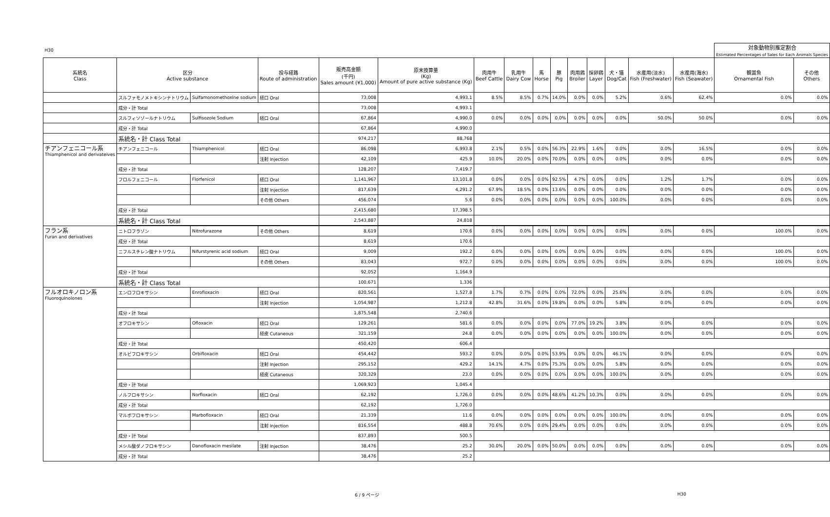| H30 | | | | | | | | | | | | | | | 対象動物別推定割合 Estimated Percentages of Sales for Each Animals Species | |
| 系統名 Class | 区分 Active substance | | 投与経路 Route of administration | 販売高金額 (千円) Sales amount (¥1,000) | 原末換算量 (Kg) Amount of pure active substance (Kg) | 肉用牛 Beef Cattle | 乳用牛 Dairy Cow | 馬 Horse | 豚 Pig | 肉用鶏 Broiler | 採卵鶏 Layer | 犬・猫 Dog/Cat | 水産用(淡水) Fish (Freshwater) | 水産用(海水) Fish (Seawater) | 観賞魚 Ornamental Fish | その他 Others |
| | スルファモノメトキシンナトリウム | Sulfamonomethoxine sodium | 経口 Oral | 73,008 | 4,993.1 | 8.5% | 8.5% | 0.7% | 14.0% | 0.0% | 0.0% | 5.2% | 0.6% | 62.4% | 0.0% | 0.0% |
| | 成分・計 Total | | | 73,008 | 4,993.1 | | | | | | | | | | | |
| | スルフィソゾールナトリウム | Sulfisozole Sodium | 経口 Oral | 67,864 | 4,990.0 | 0.0% | 0.0% | 0.0% | 0.0% | 0.0% | 0.0% | 0.0% | 50.0% | 50.0% | 0.0% | 0.0% |
| | 成分・計 Total | | | 67,864 | 4,990.0 | | | | | | | | | | | |
| | 系統名・計 Class Total | | | 974,217 | 88,768 | | | | | | | | | | | |
| チアンフェニコール系 Thiamphenicol and derivateives | チアンフェニコール | Thiamphenicol | 経口 Oral | 86,098 | 6,993.8 | 2.1% | 0.5% | 0.0% | 56.3% | 22.9% | 1.6% | 0.0% | 0.0% | 16.5% | 0.0% | 0.0% |
| | | | 注射 Injection | 42,109 | 425.9 | 10.0% | 20.0% | 0.0% | 70.0% | 0.0% | 0.0% | 0.0% | 0.0% | 0.0% | 0.0% | 0.0% |
| | 成分・計 Total | | | 128,207 | 7,419.7 | | | | | | | | | | | |
| | フロルフェニコール | Florfenicol | 経口 Oral | 1,141,967 | 13,101.8 | 0.0% | 0.0% | 0.0% | 92.5% | 4.7% | 0.0% | 0.0% | 1.2% | 1.7% | 0.0% | 0.0% |
| | | | 注射 Injection | 817,639 | 4,291.2 | 67.9% | 18.5% | 0.0% | 13.6% | 0.0% | 0.0% | 0.0% | 0.0% | 0.0% | 0.0% | 0.0% |
| | | | その他 Others | 456,074 | 5.6 | 0.0% | 0.0% | 0.0% | 0.0% | 0.0% | 0.0% | 100.0% | 0.0% | 0.0% | 0.0% | 0.0% |
| | 成分・計 Total | | | 2,415,680 | 17,398.5 | | | | | | | | | | | |
| | 系統名・計 Class Total | | | 2,543,887 | 24,818 | | | | | | | | | | | |
| フラン系 Furan and derivatives | ニトロフラゾン | Nitrofurazone | その他 Others | 8,619 | 170.6 | 0.0% | 0.0% | 0.0% | 0.0% | 0.0% | 0.0% | 0.0% | 0.0% | 0.0% | 100.0% | 0.0% |
| | 成分・計 Total | | | 8,619 | 170.6 | | | | | | | | | | | |
| | ニフルスチレン酸ナトリウム | Nifurstyrenic acid sodium | 経口 Oral | 9,009 | 192.2 | 0.0% | 0.0% | 0.0% | 0.0% | 0.0% | 0.0% | 0.0% | 0.0% | 0.0% | 100.0% | 0.0% |
| | | | その他 Others | 83,043 | 972.7 | 0.0% | 0.0% | 0.0% | 0.0% | 0.0% | 0.0% | 0.0% | 0.0% | 0.0% | 100.0% | 0.0% |
| | 成分・計 Total | | | 92,052 | 1,164.9 | | | | | | | | | | | |
| | 系統名・計 Class Total | | | 100,671 | 1,336 | | | | | | | | | | | |
| フルオロキノロン系 Fluoroquinolones | エンロフロキサシン | Enrofloxacin | 経口 Oral | 820,561 | 1,527.8 | 1.7% | 0.7% | 0.0% | 0.0% | 72.0% | 0.0% | 25.6% | 0.0% | 0.0% | 0.0% | 0.0% |
| | | | 注射 Injection | 1,054,987 | 1,212.8 | 42.8% | 31.6% | 0.0% | 19.8% | 0.0% | 0.0% | 5.8% | 0.0% | 0.0% | 0.0% | 0.0% |
| | 成分・計 Total | | | 1,875,548 | 2,740.6 | | | | | | | | | | | |
| | オフロキサシン | Ofloxacin | 経口 Oral | 129,261 | 581.6 | 0.0% | 0.0% | 0.0% | 0.0% | 77.0% | 19.2% | 3.8% | 0.0% | 0.0% | 0.0% | 0.0% |
| | | | 経皮 Cutaneous | 321,159 | 24.8 | 0.0% | 0.0% | 0.0% | 0.0% | 0.0% | 0.0% | 100.0% | 0.0% | 0.0% | 0.0% | 0.0% |
| | 成分・計 Total | | | 450,420 | 606.4 | | | | | | | | | | | |
| | オルビフロキサシン | Orbifloxacin | 経口 Oral | 454,442 | 593.2 | 0.0% | 0.0% | 0.0% | 53.9% | 0.0% | 0.0% | 46.1% | 0.0% | 0.0% | 0.0% | 0.0% |
| | | | 注射 Injection | 295,152 | 429.2 | 14.1% | 4.7% | 0.0% | 75.3% | 0.0% | 0.0% | 5.8% | 0.0% | 0.0% | 0.0% | 0.0% |
| | | | 経皮 Cutaneous | 320,329 | 23.0 | 0.0% | 0.0% | 0.0% | 0.0% | 0.0% | 0.0% | 100.0% | 0.0% | 0.0% | 0.0% | 0.0% |
| | 成分・計 Total | | | 1,069,923 | 1,045.4 | | | | | | | | | | | |
| | ノルフロキサシン | Norfloxacin | 経口 Oral | 62,192 | 1,726.0 | 0.0% | 0.0% | 0.0% | 48.6% | 41.2% | 10.3% | 0.0% | 0.0% | 0.0% | 0.0% | 0.0% |
| | 成分・計 Total | | | 62,192 | 1,726.0 | | | | | | | | | | | |
| | マルボフロキサシン | Marbofloxacin | 経口 Oral | 21,339 | 11.6 | 0.0% | 0.0% | 0.0% | 0.0% | 0.0% | 0.0% | 100.0% | 0.0% | 0.0% | 0.0% | 0.0% |
| | | | 注射 Injection | 816,554 | 488.8 | 70.6% | 0.0% | 0.0% | 29.4% | 0.0% | 0.0% | 0.0% | 0.0% | 0.0% | 0.0% | 0.0% |
| | 成分・計 Total | | | 837,893 | 500.5 | | | | | | | | | | | |
| | メシル酸ダノフロキサシン | Danofloxacin mesilate | 注射 Injection | 38,476 | 25.2 | 30.0% | 20.0% | 0.0% | 50.0% | 0.0% | 0.0% | 0.0% | 0.0% | 0.0% | 0.0% | 0.0% |
| | 成分・計 Total | | | 38,476 | 25.2 | | | | | | | | | | | |
6 / 9 ページ H30